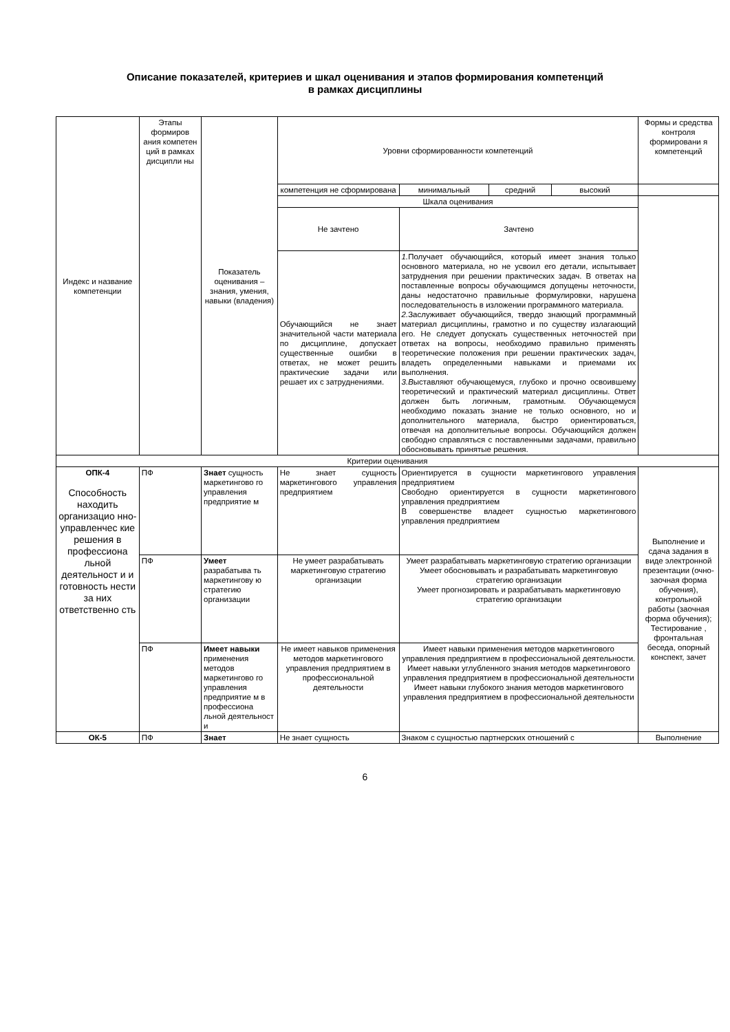Описание показателей, критериев и шкал оценивания и этапов формирования компетенций
в рамках дисциплины
| Индекс и название компетенции | Этапы формиров ания компетен ций в рамках дисципли ны | Показатель оценивания – знания, умения, навыки (владения) | Уровни сформированности компетенций | | | | Формы и средства контроля формировани я компетенций |
| | | | компетенция не сформирована | минимальный | средний | высокий | |
| | | | Шкала оценивания | | | | |
| | | | Не зачтено | Зачтено | | | |
| | | | Обучающийся не знает значительной части материала по дисциплине, допускает существенные ошибки в ответах, не может решить практические задачи или решает их с затруднениями. | 1. Получает обучающийся, который имеет знания только основного материала, но не усвоил его детали, испытывает затруднения при решении практических задач. В ответах на поставленные вопросы обучающимся допущены неточности, даны недостаточно правильные формулировки, нарушена последовательность в изложении программного материала. 2. Заслуживает обучающийся, твердо знающий программный материал дисциплины, грамотно и по существу излагающий его. Не следует допускать существенных неточностей при ответах на вопросы, необходимо правильно применять теоретические положения при решении практических задач, владеть определенными навыками и приемами их выполнения. 3.В ыставляют обучающемуся, глубоко и прочно освоившему теоретический и практический материал дисциплины. Ответ должен быть логичным, грамотным. Обучающемуся необходимо показать знание не только основного, но и дополнительного материала, быстро ориентироваться, отвечая на дополнительные вопросы. Обучающийся должен свободно справляться с поставленными задачами, правильно обосновывать принятые решения. | | | |
| Критерии оценивания | | | | | | | |
| ОПК-4 Способность находить организацио нно-управленчес кие решения в профессиона льной деятельност и и готовность нести за них ответственно сть | ПФ | Знает сущность маркетингово го управления предприятие м | Не знает сущность маркетингового управления предприятием | Ориентируется в сущности маркетингового управления предприятием Свободно ориентируется в сущности маркетингового управления предприятием В совершенстве владеет сущностью маркетингового управления предприятием | | | Выполнение и сдача задания в виде электронной презентации (очно-заочная форма обучения), контрольной работы (заочная форма обучения); Тестирование , фронтальная беседа, опорный конспект, зачет |
| | ПФ | Умеет разрабатыва ть маркетингову ю стратегию организации | Не умеет разрабатывать маркетинговую стратегию организации | Умеет разрабатывать маркетинговую стратегию организации Умеет обосновывать и разрабатывать маркетинговую стратегию организации Умеет прогнозировать и разрабатывать маркетинговую стратегию организации | | | |
| | ПФ | Имеет навыки применения методов маркетингово го управления предприятие м в профессиона льной деятельност и | Не имеет навыков применения методов маркетингового управления предприятием в профессиональной деятельности | Имеет навыки применения методов маркетингового управления предприятием в профессиональной деятельности. Имеет навыки углубленного знания методов маркетингового управления предприятием в профессиональной деятельности Имеет навыки глубокого знания методов маркетингового управления предприятием в профессиональной деятельности | | | |
| ОК-5 | ПФ | Знает | Не знает сущность | Знаком с сущностью партнерских отношений с | | | Выполнение |
6